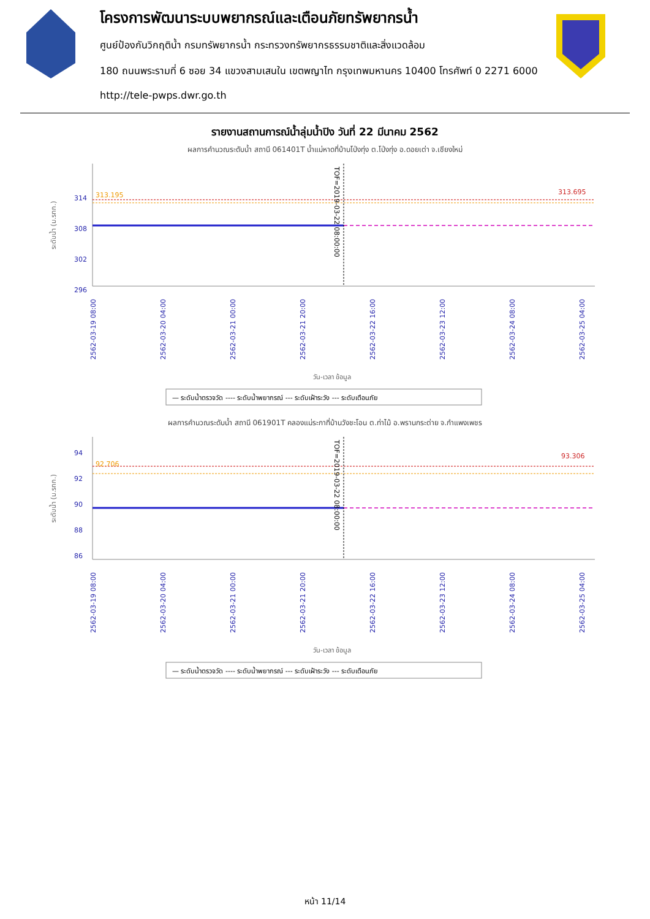โครงการพัฒนาระบบพยากรณ์และเตือนภัยทรัพยากรน้ำ
ศูนย์ป้องกันวิกฤติน้ำ กรมทรัพยากรน้ำ กระทรวงทรัพยากรธรรมชาติและสิ่งแวดล้อม
180 ถนนพระรามที่ 6 ซอย 34 แขวงสามเสนใน เขตพญาไท กรุงเทพมหานคร 10400 โทรศัพท์ 0 2271 6000
http://tele-pwps.dwr.go.th
รายงานสถานการณ์น้ำลุ่มน้ำปิง วันที่ 22 มีนาคม 2562
ผลการคำนวณระดับน้ำ สถานี 061401T น้ำแม่หาดที่บ้านโป่งทุ่ง ต.โป่งทุ่ง อ.ดอยเต่า จ.เชียงใหม่
314
308
302
296
ระดับน้ำ (ม.รทก.)
313.195
313.695
TOF=2019-03-22 08:00:00
2562-03-19 08:00
2562-03-20 04:00
2562-03-21 00:00
2562-03-21 20:00
2562-03-22 16:00
2562-03-23 12:00
2562-03-24 08:00
2562-03-25 04:00
วัน-เวลา ข้อมูล
— ระดับน้ำตรวจวัด ---- ระดับน้ำพยากรณ์ --- ระดับเฝ้าระวัง --- ระดับเตือนภัย
ผลการคำนวณระดับน้ำ สถานี 061901T คลองแม่ระกาที่บ้านวังชะโอน ต.ท่าไม้ อ.พรานกระต่าย จ.กำแพงเพชร
94
92
90
88
86
ระดับน้ำ (ม.รทก.)
92.706
93.306
TOF=2019-03-22 08:00:00
2562-03-19 08:00
2562-03-20 04:00
2562-03-21 00:00
2562-03-21 20:00
2562-03-22 16:00
2562-03-23 12:00
2562-03-24 08:00
2562-03-25 04:00
วัน-เวลา ข้อมูล
— ระดับน้ำตรวจวัด ---- ระดับน้ำพยากรณ์ --- ระดับเฝ้าระวัง --- ระดับเตือนภัย
หน้า 11/14